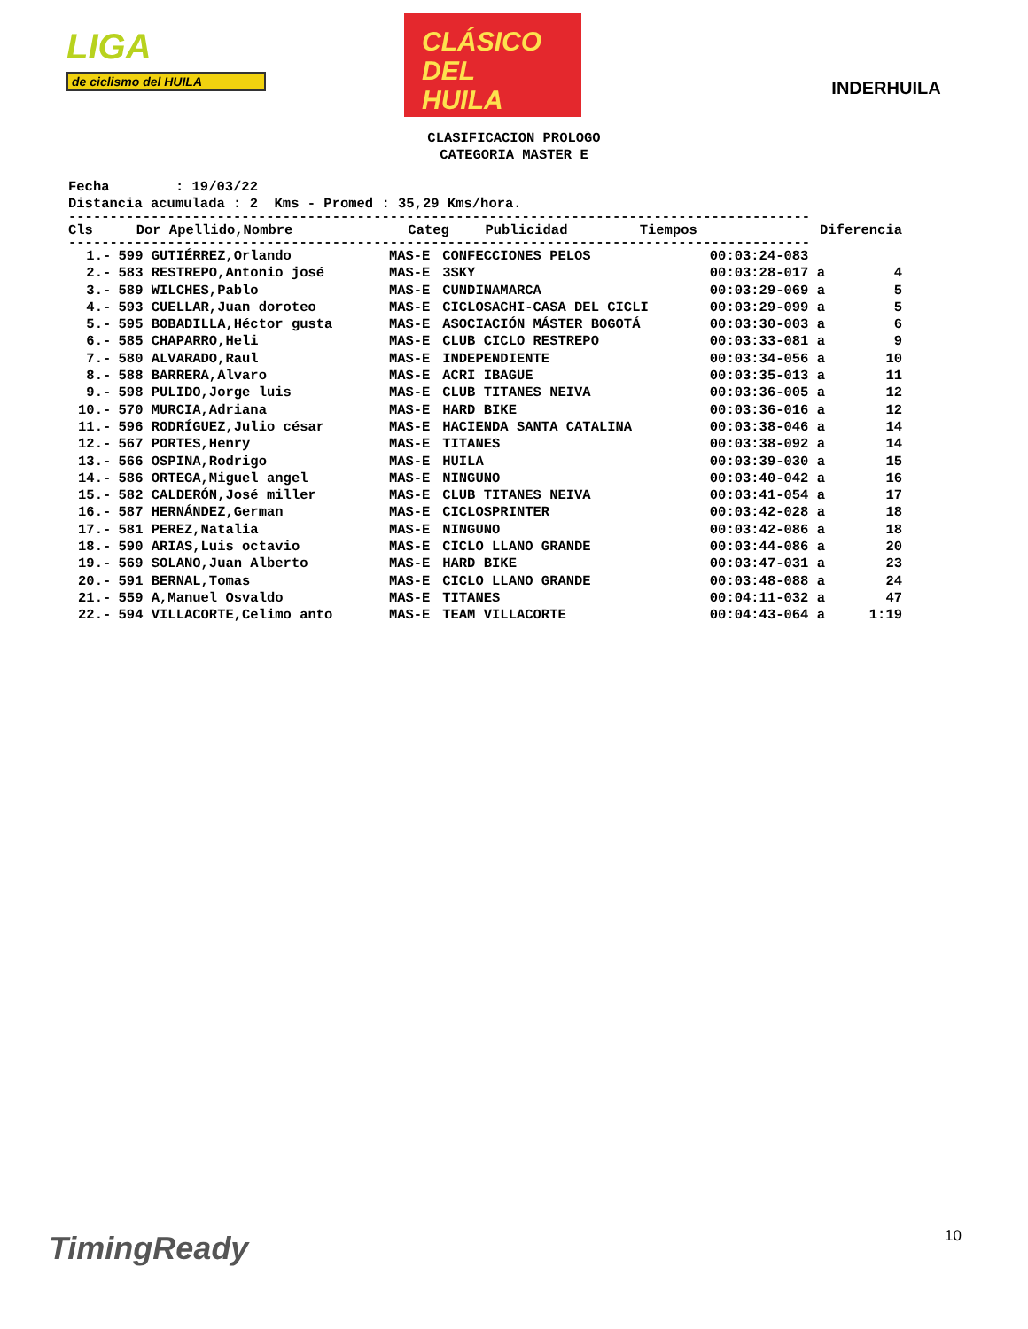LIGA
de ciclismo del HUILA
CLÁSICO
DEL
HUILA
INDERHUILA
CLASIFICACION PROLOGO
CATEGORIA MASTER E
Fecha : 19/03/22 Distancia acumulada : 2 Kms - Promed : 35,29 Kms/hora.
------------------------------------------------------------------------------------------
| Cls | Dor | Apellido,Nombre | Categ | Publicidad | Tiempos | Diferencia |
| --- | --- | --- | --- | --- | --- | --- |
------------------------------------------------------------------------------------------
| 1.- | 599 | GUTIÉRREZ,Orlando | MAS-E | CONFECCIONES PELOS | 00:03:24-083 | |
| 2.- | 583 | RESTREPO,Antonio josé | MAS-E | 3SKY | 00:03:28-017 a | 4 |
| 3.- | 589 | WILCHES,Pablo | MAS-E | CUNDINAMARCA | 00:03:29-069 a | 5 |
| 4.- | 593 | CUELLAR,Juan doroteo | MAS-E | CICLOSACHI-CASA DEL CICLI | 00:03:29-099 a | 5 |
| 5.- | 595 | BOBADILLA,Héctor gusta | MAS-E | ASOCIACIÓN MÁSTER BOGOTÁ | 00:03:30-003 a | 6 |
| 6.- | 585 | CHAPARRO,Heli | MAS-E | CLUB CICLO RESTREPO | 00:03:33-081 a | 9 |
| 7.- | 580 | ALVARADO,Raul | MAS-E | INDEPENDIENTE | 00:03:34-056 a | 10 |
| 8.- | 588 | BARRERA,Alvaro | MAS-E | ACRI IBAGUE | 00:03:35-013 a | 11 |
| 9.- | 598 | PULIDO,Jorge luis | MAS-E | CLUB TITANES NEIVA | 00:03:36-005 a | 12 |
| 10.- | 570 | MURCIA,Adriana | MAS-E | HARD BIKE | 00:03:36-016 a | 12 |
| 11.- | 596 | RODRÍGUEZ,Julio césar | MAS-E | HACIENDA SANTA CATALINA | 00:03:38-046 a | 14 |
| 12.- | 567 | PORTES,Henry | MAS-E | TITANES | 00:03:38-092 a | 14 |
| 13.- | 566 | OSPINA,Rodrigo | MAS-E | HUILA | 00:03:39-030 a | 15 |
| 14.- | 586 | ORTEGA,Miguel angel | MAS-E | NINGUNO | 00:03:40-042 a | 16 |
| 15.- | 582 | CALDERÓN,José miller | MAS-E | CLUB TITANES NEIVA | 00:03:41-054 a | 17 |
| 16.- | 587 | HERNÁNDEZ,German | MAS-E | CICLOSPRINTER | 00:03:42-028 a | 18 |
| 17.- | 581 | PEREZ,Natalia | MAS-E | NINGUNO | 00:03:42-086 a | 18 |
| 18.- | 590 | ARIAS,Luis octavio | MAS-E | CICLO LLANO GRANDE | 00:03:44-086 a | 20 |
| 19.- | 569 | SOLANO,Juan Alberto | MAS-E | HARD BIKE | 00:03:47-031 a | 23 |
| 20.- | 591 | BERNAL,Tomas | MAS-E | CICLO LLANO GRANDE | 00:03:48-088 a | 24 |
| 21.- | 559 | A,Manuel Osvaldo | MAS-E | TITANES | 00:04:11-032 a | 47 |
| 22.- | 594 | VILLACORTE,Celimo anto | MAS-E | TEAM VILLACORTE | 00:04:43-064 a | 1:19 |
TimingReady 10